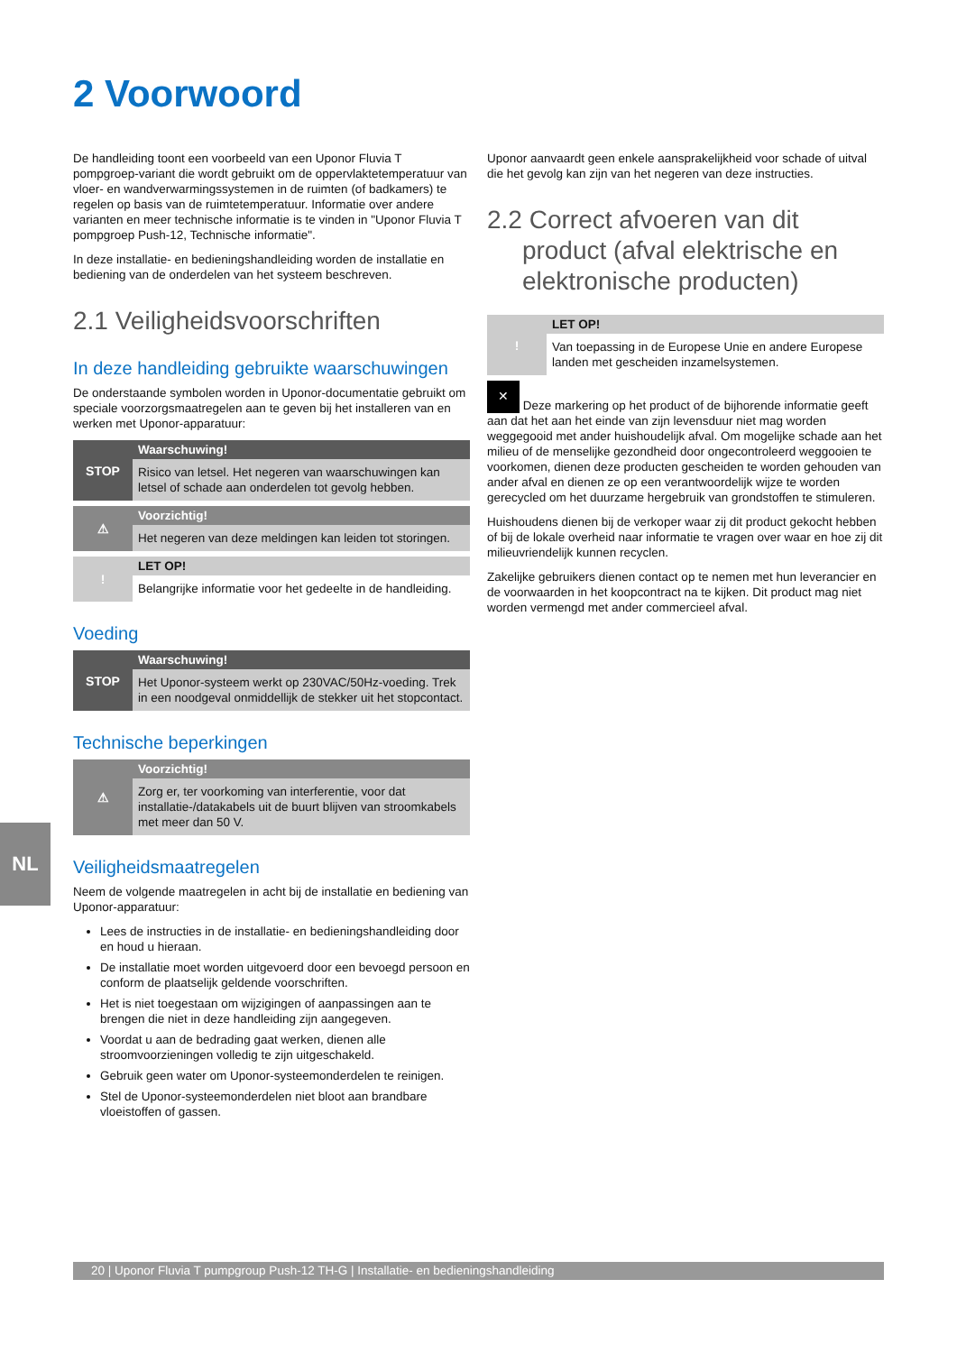2 Voorwoord
De handleiding toont een voorbeeld van een Uponor Fluvia T pompgroep-variant die wordt gebruikt om de oppervlaktetemperatuur van vloer- en wandverwarmingssystemen in de ruimten (of badkamers) te regelen op basis van de ruimtetemperatuur. Informatie over andere varianten en meer technische informatie is te vinden in "Uponor Fluvia T pompgroep Push-12, Technische informatie".
In deze installatie- en bedieningshandleiding worden de installatie en bediening van de onderdelen van het systeem beschreven.
2.1 Veiligheidsvoorschriften
In deze handleiding gebruikte waarschuwingen
De onderstaande symbolen worden in Uponor-documentatie gebruikt om speciale voorzorgsmaatregelen aan te geven bij het installeren van en werken met Uponor-apparatuur:
STOP
Waarschuwing!
Risico van letsel. Het negeren van waarschuwingen kan letsel of schade aan onderdelen tot gevolg hebben.
⚠
Voorzichtig!
Het negeren van deze meldingen kan leiden tot storingen.
!
LET OP!
Belangrijke informatie voor het gedeelte in de handleiding.
Voeding
STOP
Waarschuwing!
Het Uponor-systeem werkt op 230VAC/50Hz-voeding. Trek in een noodgeval onmiddellijk de stekker uit het stopcontact.
Technische beperkingen
⚠
Voorzichtig!
Zorg er, ter voorkoming van interferentie, voor dat installatie-/datakabels uit de buurt blijven van stroomkabels met meer dan 50 V.
Veiligheidsmaatregelen
Neem de volgende maatregelen in acht bij de installatie en bediening van Uponor-apparatuur:
Lees de instructies in de installatie- en bedieningshandleiding door en houd u hieraan.
De installatie moet worden uitgevoerd door een bevoegd persoon en conform de plaatselijk geldende voorschriften.
Het is niet toegestaan om wijzigingen of aanpassingen aan te brengen die niet in deze handleiding zijn aangegeven.
Voordat u aan de bedrading gaat werken, dienen alle stroomvoorzieningen volledig te zijn uitgeschakeld.
Gebruik geen water om Uponor-systeemonderdelen te reinigen.
Stel de Uponor-systeemonderdelen niet bloot aan brandbare vloeistoffen of gassen.
Uponor aanvaardt geen enkele aansprakelijkheid voor schade of uitval die het gevolg kan zijn van het negeren van deze instructies.
2.2 Correct afvoeren van dit
product (afval elektrische en
elektronische producten)
!
LET OP!
Van toepassing in de Europese Unie en andere Europese landen met gescheiden inzamelsystemen.
✕ Deze markering op het product of de bijhorende informatie geeft aan dat het aan het einde van zijn levensduur niet mag worden weggegooid met ander huishoudelijk afval. Om mogelijke schade aan het milieu of de menselijke gezondheid door ongecontroleerd weggooien te voorkomen, dienen deze producten gescheiden te worden gehouden van ander afval en dienen ze op een verantwoordelijk wijze te worden gerecycled om het duurzame hergebruik van grondstoffen te stimuleren.
Huishoudens dienen bij de verkoper waar zij dit product gekocht hebben of bij de lokale overheid naar informatie te vragen over waar en hoe zij dit milieuvriendelijk kunnen recyclen.
Zakelijke gebruikers dienen contact op te nemen met hun leverancier en de voorwaarden in het koopcontract na te kijken. Dit product mag niet worden vermengd met ander commercieel afval.
NL
20 | Uponor Fluvia T pumpgroup Push-12 TH-G | Installatie- en bedieningshandleiding